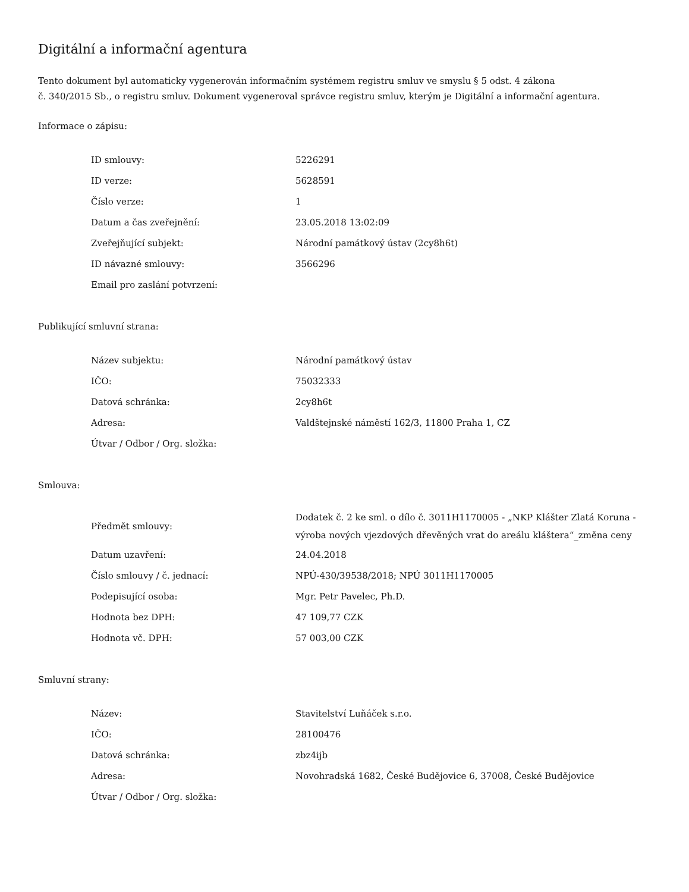Digitální a informační agentura
Tento dokument byl automaticky vygenerován informačním systémem registru smluv ve smyslu § 5 odst. 4 zákona
č. 340/2015 Sb., o registru smluv. Dokument vygeneroval správce registru smluv, kterým je Digitální a informační agentura.
Informace o zápisu:
| ID smlouvy: | 5226291 |
| ID verze: | 5628591 |
| Číslo verze: | 1 |
| Datum a čas zveřejnění: | 23.05.2018 13:02:09 |
| Zveřejňující subjekt: | Národní památkový ústav (2cy8h6t) |
| ID návazné smlouvy: | 3566296 |
| Email pro zaslání potvrzení: | |
Publikující smluvní strana:
| Název subjektu: | Národní památkový ústav |
| IČO: | 75032333 |
| Datová schránka: | 2cy8h6t |
| Adresa: | Valdštejnské náměstí 162/3, 11800 Praha 1, CZ |
| Útvar / Odbor / Org. složka: | |
Smlouva:
| Předmět smlouvy: | Dodatek č. 2 ke sml. o dílo č. 3011H1170005 - „NKP Klášter Zlatá Koruna - výroba nových vjezdových dřevěných vrat do areálu kláštera“_změna ceny |
| Datum uzavření: | 24.04.2018 |
| Číslo smlouvy / č. jednací: | NPÚ-430/39538/2018; NPÚ 3011H1170005 |
| Podepisující osoba: | Mgr. Petr Pavelec, Ph.D. |
| Hodnota bez DPH: | 47 109,77 CZK |
| Hodnota vč. DPH: | 57 003,00 CZK |
Smluvní strany:
| Název: | Stavitelství Luňáček s.r.o. |
| IČO: | 28100476 |
| Datová schránka: | zbz4ijb |
| Adresa: | Novohradská 1682, České Budějovice 6, 37008, České Budějovice |
| Útvar / Odbor / Org. složka: | |